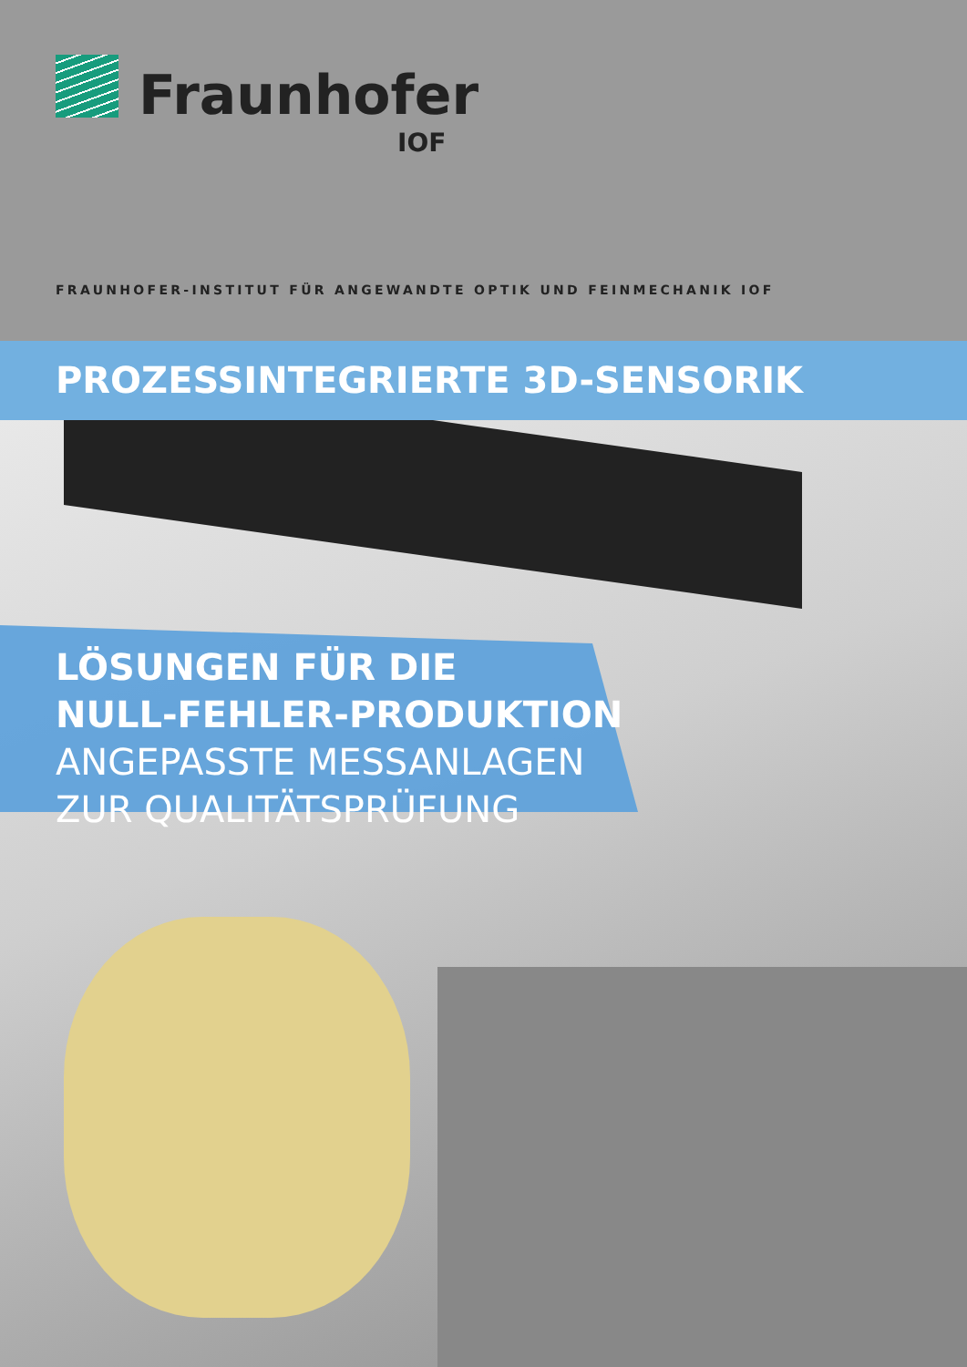Fraunhofer
IOF
FRAUNHOFER-INSTITUT FÜR ANGEWANDTE OPTIK UND FEINMECHANIK IOF
PROZESSINTEGRIERTE 3D-SENSORIK
LÖSUNGEN FÜR DIE
NULL-FEHLER-PRODUKTION
ANGEPASSTE MESSANLAGEN
ZUR QUALITÄTSPRÜFUNG